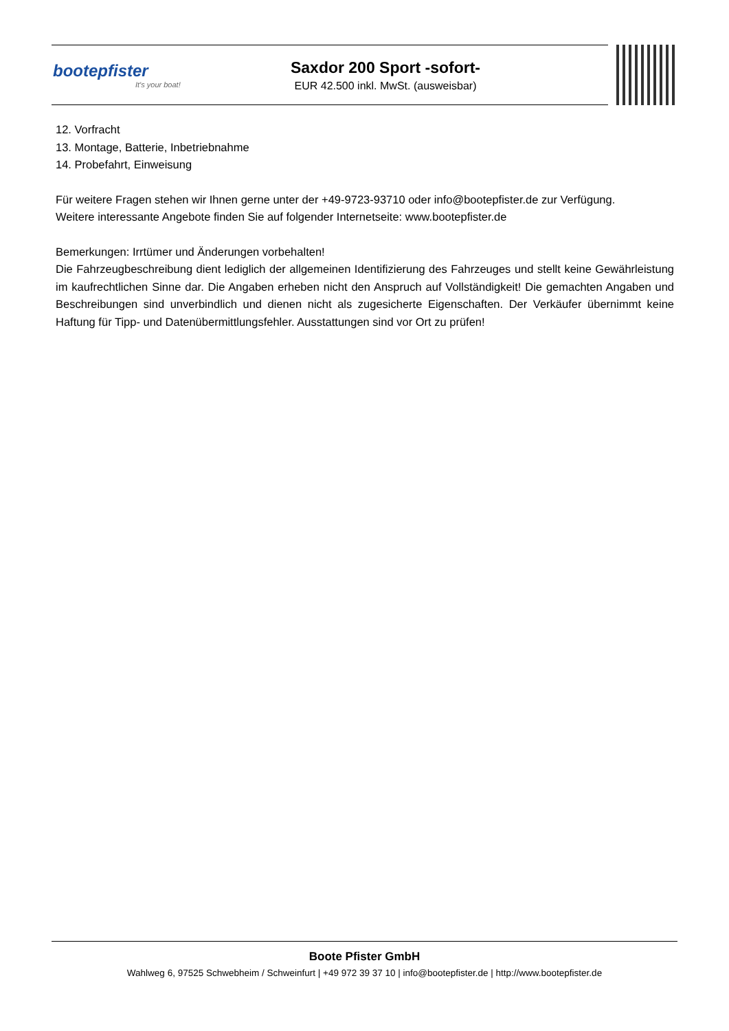bootepfister
It's your boat!
Saxdor 200 Sport -sofort-
EUR 42.500 inkl. MwSt. (ausweisbar)
12. Vorfracht
13. Montage, Batterie, Inbetriebnahme
14. Probefahrt, Einweisung
Für weitere Fragen stehen wir Ihnen gerne unter der +49-9723-93710 oder info@bootepfister.de zur Verfügung.
Weitere interessante Angebote finden Sie auf folgender Internetseite: www.bootepfister.de
Bemerkungen: Irrtümer und Änderungen vorbehalten!
Die Fahrzeugbeschreibung dient lediglich der allgemeinen Identifizierung des Fahrzeuges und stellt keine Gewährleistung im kaufrechtlichen Sinne dar. Die Angaben erheben nicht den Anspruch auf Vollständigkeit! Die gemachten Angaben und Beschreibungen sind unverbindlich und dienen nicht als zugesicherte Eigenschaften. Der Verkäufer übernimmt keine Haftung für Tipp- und Datenübermittlungsfehler. Ausstattungen sind vor Ort zu prüfen!
Boote Pfister GmbH
Wahlweg 6, 97525 Schwebheim / Schweinfurt | +49 972 39 37 10 | info@bootepfister.de | http://www.bootepfister.de